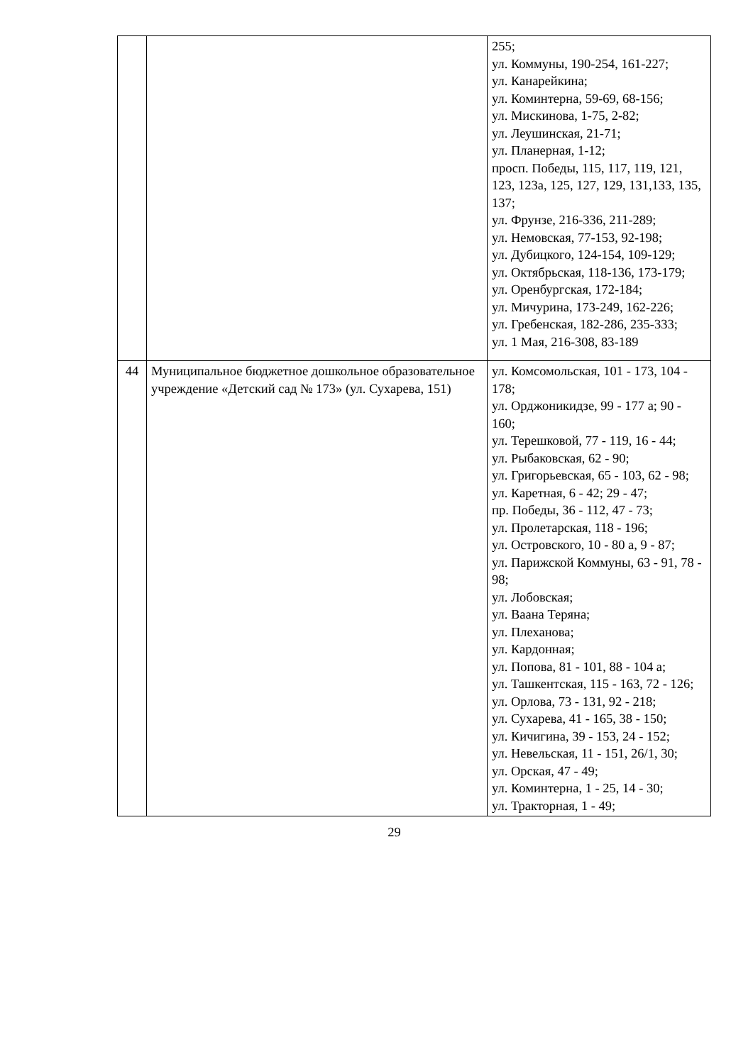| | | 255; ул. Коммуны, 190-254, 161-227; ул. Канарейкина; ул. Коминтерна, 59-69, 68-156; ул. Мискинова, 1-75, 2-82; ул. Леушинская, 21-71; ул. Планерная, 1-12; просп. Победы, 115, 117, 119, 121, 123, 123а, 125, 127, 129, 131,133, 135, 137; ул. Фрунзе, 216-336, 211-289; ул. Немовская, 77-153, 92-198; ул. Дубицкого, 124-154, 109-129; ул. Октябрьская, 118-136, 173-179; ул. Оренбургская, 172-184; ул. Мичурина, 173-249, 162-226; ул. Гребенская, 182-286, 235-333; ул. 1 Мая, 216-308, 83-189 |
| 44 | Муниципальное бюджетное дошкольное образовательное учреждение «Детский сад № 173» (ул. Сухарева, 151) | ул. Комсомольская, 101 - 173, 104 - 178; ул. Орджоникидзе, 99 - 177 а; 90 - 160; ул. Терешковой, 77 - 119, 16 - 44; ул. Рыбаковская, 62 - 90; ул. Григорьевская, 65 - 103, 62 - 98; ул. Каретная, 6 - 42; 29 - 47; пр. Победы, 36 - 112, 47 - 73; ул. Пролетарская, 118 - 196; ул. Островского, 10 - 80 а, 9 - 87; ул. Парижской Коммуны, 63 - 91, 78 - 98; ул. Лобовская; ул. Ваана Теряна; ул. Плеханова; ул. Кардонная; ул. Попова, 81 - 101, 88 - 104 а; ул. Ташкентская, 115 - 163, 72 - 126; ул. Орлова, 73 - 131, 92 - 218; ул. Сухарева, 41 - 165, 38 - 150; ул. Кичигина, 39 - 153, 24 - 152; ул. Невельская, 11 - 151, 26/1, 30; ул. Орская, 47 - 49; ул. Коминтерна, 1 - 25, 14 - 30; ул. Тракторная, 1 - 49; |
29